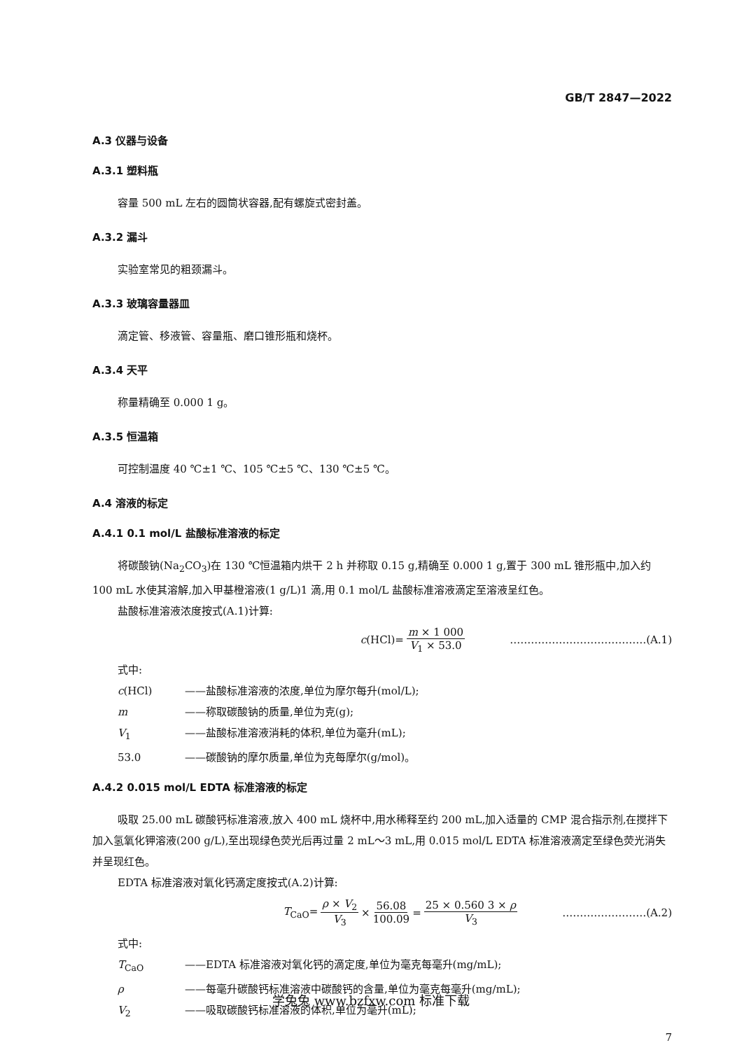GB/T 2847—2022
A.3 仪器与设备
A.3.1 塑料瓶
容量 500 mL 左右的圆筒状容器,配有螺旋式密封盖。
A.3.2 漏斗
实验室常见的粗颈漏斗。
A.3.3 玻璃容量器皿
滴定管、移液管、容量瓶、磨口锥形瓶和烧杯。
A.3.4 天平
称量精确至 0.000 1 g。
A.3.5 恒温箱
可控制温度 40 ℃±1 ℃、105 ℃±5 ℃、130 ℃±5 ℃。
A.4 溶液的标定
A.4.1 0.1 mol/L 盐酸标准溶液的标定
将碳酸钠(Na<sub>2</sub>CO<sub>3</sub>)在 130 ℃恒温箱内烘干 2 h 并称取 0.15 g,精确至 0.000 1 g,置于 300 mL 锥形瓶中,加入约 100 mL 水使其溶解,加入甲基橙溶液(1 g/L)1 滴,用 0.1 mol/L 盐酸标准溶液滴定至溶液呈红色。
盐酸标准溶液浓度按式(A.1)计算:
c(HCl)= m × 1 000 V<sub>1</sub> × 53.0 …………………………………(A.1)
式中:
c(HCl) ——盐酸标准溶液的浓度,单位为摩尔每升(mol/L);
m ——称取碳酸钠的质量,单位为克(g);
V<sub>1</sub> ——盐酸标准溶液消耗的体积,单位为毫升(mL);
53.0 ——碳酸钠的摩尔质量,单位为克每摩尔(g/mol)。
A.4.2 0.015 mol/L EDTA 标准溶液的标定
吸取 25.00 mL 碳酸钙标准溶液,放入 400 mL 烧杯中,用水稀释至约 200 mL,加入适量的 CMP 混合指示剂,在搅拌下加入氢氧化钾溶液(200 g/L),至出现绿色荧光后再过量 2 mL～3 mL,用 0.015 mol/L EDTA 标准溶液滴定至绿色荧光消失并呈现红色。
EDTA 标准溶液对氧化钙滴定度按式(A.2)计算:
T<sub>CaO</sub>= ρ × V<sub>2</sub> V<sub>3</sub> × 56.08 100.09 = 25 × 0.560 3 × ρ V<sub>3</sub> ……………………(A.2)
式中:
T<sub>CaO</sub> ——EDTA 标准溶液对氧化钙的滴定度,单位为毫克每毫升(mg/mL);
ρ ——每毫升碳酸钙标准溶液中碳酸钙的含量,单位为毫克每毫升(mg/mL);
V<sub>2</sub> ——吸取碳酸钙标准溶液的体积,单位为毫升(mL);
7
学兔兔 www.bzfxw.com 标准下载